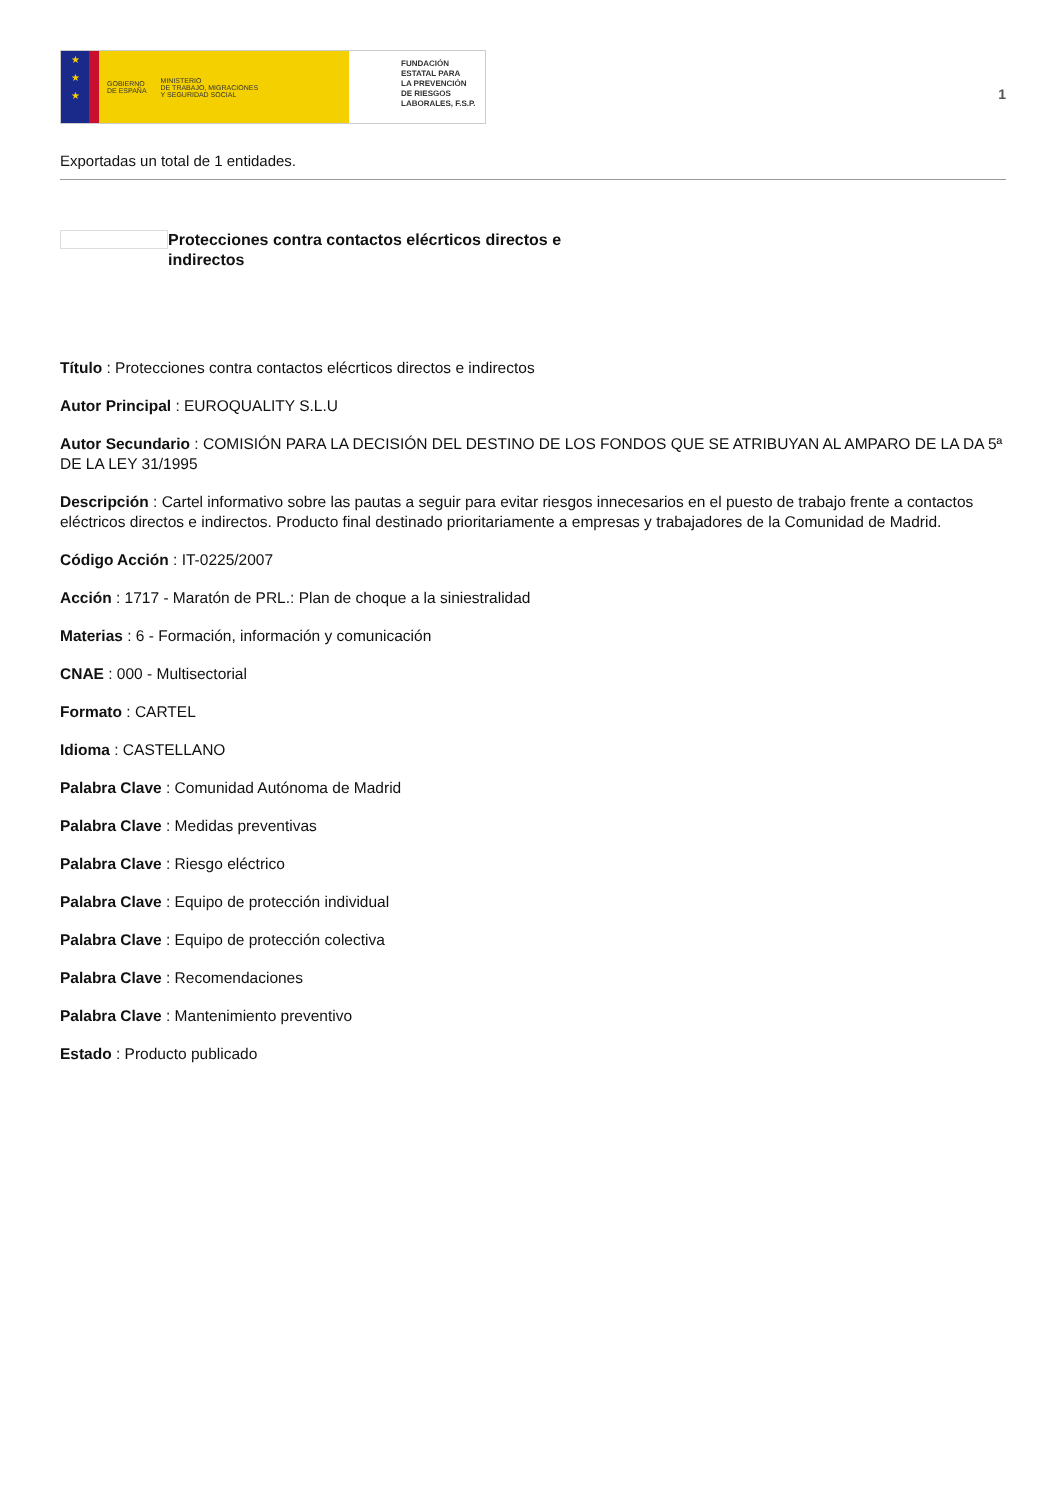★
★
★
GOBIERNO
DE ESPAÑA MINISTERIO
DE TRABAJO, MIGRACIONES
Y SEGURIDAD SOCIAL
FUNDACIÓN
ESTATAL PARA
LA PREVENCIÓN
DE RIESGOS
LABORALES, F.S.P.
1
Exportadas un total de 1 entidades.
Protecciones contra contactos elécrticos directos e indirectos
Título : Protecciones contra contactos elécrticos directos e indirectos
Autor Principal : EUROQUALITY S.L.U
Autor Secundario : COMISIÓN PARA LA DECISIÓN DEL DESTINO DE LOS FONDOS QUE SE ATRIBUYAN AL AMPARO DE LA DA 5ª DE LA LEY 31/1995
Descripción : Cartel informativo sobre las pautas a seguir para evitar riesgos innecesarios en el puesto de trabajo frente a contactos eléctricos directos e indirectos. Producto final destinado prioritariamente a empresas y trabajadores de la Comunidad de Madrid.
Código Acción : IT-0225/2007
Acción : 1717 - Maratón de PRL.: Plan de choque a la siniestralidad
Materias : 6 - Formación, información y comunicación
CNAE : 000 - Multisectorial
Formato : CARTEL
Idioma : CASTELLANO
Palabra Clave : Comunidad Autónoma de Madrid
Palabra Clave : Medidas preventivas
Palabra Clave : Riesgo eléctrico
Palabra Clave : Equipo de protección individual
Palabra Clave : Equipo de protección colectiva
Palabra Clave : Recomendaciones
Palabra Clave : Mantenimiento preventivo
Estado : Producto publicado